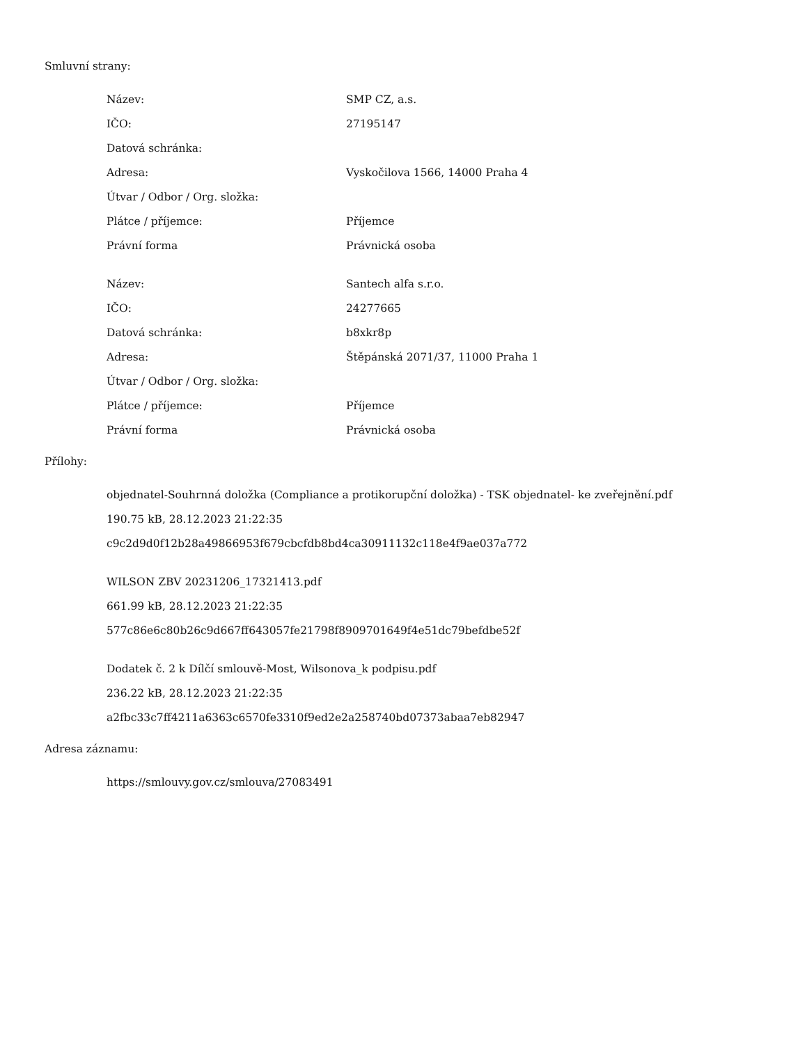Smluvní strany:
| Název: | SMP CZ, a.s. |
| IČO: | 27195147 |
| Datová schránka: | |
| Adresa: | Vyskočilova 1566, 14000 Praha 4 |
| Útvar / Odbor / Org. složka: | |
| Plátce / příjemce: | Příjemce |
| Právní forma | Právnická osoba |
| Název: | Santech alfa s.r.o. |
| IČO: | 24277665 |
| Datová schránka: | b8xkr8p |
| Adresa: | Štěpánská 2071/37, 11000 Praha 1 |
| Útvar / Odbor / Org. složka: | |
| Plátce / příjemce: | Příjemce |
| Právní forma | Právnická osoba |
Přílohy:
objednatel-Souhrnná doložka (Compliance a protikorupční doložka) - TSK objednatel- ke zveřejnění.pdf
190.75 kB, 28.12.2023 21:22:35
c9c2d9d0f12b28a49866953f679cbcfdb8bd4ca30911132c118e4f9ae037a772
WILSON ZBV 20231206_17321413.pdf
661.99 kB, 28.12.2023 21:22:35
577c86e6c80b26c9d667ff643057fe21798f8909701649f4e51dc79befdbe52f
Dodatek č. 2 k Dílčí smlouvě-Most, Wilsonova_k podpisu.pdf
236.22 kB, 28.12.2023 21:22:35
a2fbc33c7ff4211a6363c6570fe3310f9ed2e2a258740bd07373abaa7eb82947
Adresa záznamu:
https://smlouvy.gov.cz/smlouva/27083491